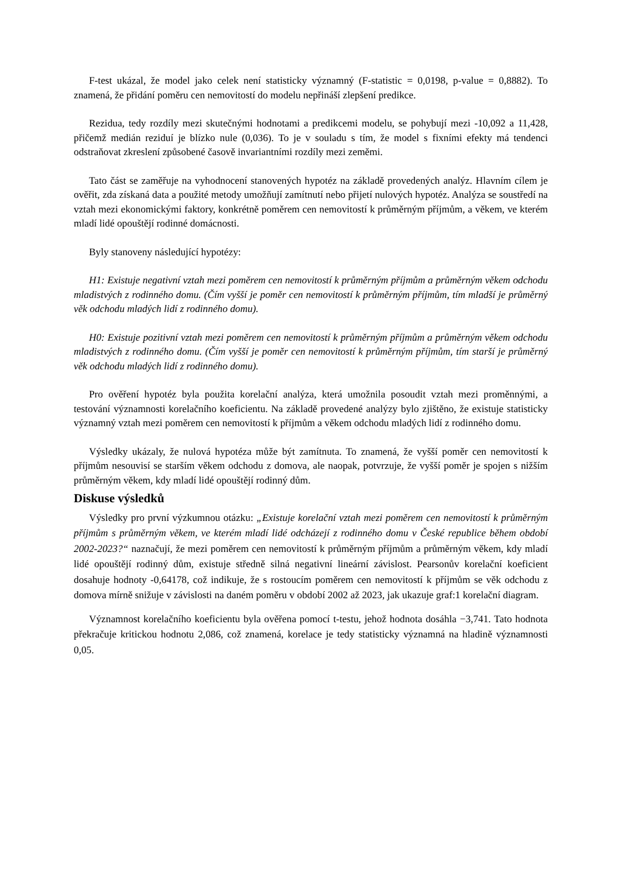F-test ukázal, že model jako celek není statisticky významný (F-statistic = 0,0198, p-value = 0,8882). To znamená, že přidání poměru cen nemovitostí do modelu nepřináší zlepšení predikce.
Rezidua, tedy rozdíly mezi skutečnými hodnotami a predikcemi modelu, se pohybují mezi -10,092 a 11,428, přičemž medián reziduí je blízko nule (0,036). To je v souladu s tím, že model s fixními efekty má tendenci odstraňovat zkreslení způsobené časově invariantními rozdíly mezi zeměmi.
Tato část se zaměřuje na vyhodnocení stanovených hypotéz na základě provedených analýz. Hlavním cílem je ověřit, zda získaná data a použité metody umožňují zamítnutí nebo přijetí nulových hypotéz. Analýza se soustředí na vztah mezi ekonomickými faktory, konkrétně poměrem cen nemovitostí k průměrným příjmům, a věkem, ve kterém mladí lidé opouštějí rodinné domácnosti.
Byly stanoveny následující hypotézy:
H1: Existuje negativní vztah mezi poměrem cen nemovitostí k průměrným příjmům a průměrným věkem odchodu mladistvých z rodinného domu. (Čím vyšší je poměr cen nemovitostí k průměrným příjmům, tím mladší je průměrný věk odchodu mladých lidí z rodinného domu).
H0: Existuje pozitivní vztah mezi poměrem cen nemovitostí k průměrným příjmům a průměrným věkem odchodu mladistvých z rodinného domu. (Čím vyšší je poměr cen nemovitostí k průměrným příjmům, tím starší je průměrný věk odchodu mladých lidí z rodinného domu).
Pro ověření hypotéz byla použita korelační analýza, která umožnila posoudit vztah mezi proměnnými, a testování významnosti korelačního koeficientu. Na základě provedené analýzy bylo zjištěno, že existuje statisticky významný vztah mezi poměrem cen nemovitostí k příjmům a věkem odchodu mladých lidí z rodinného domu.
Výsledky ukázaly, že nulová hypotéza může být zamítnuta. To znamená, že vyšší poměr cen nemovitostí k příjmům nesouvisí se starším věkem odchodu z domova, ale naopak, potvrzuje, že vyšší poměr je spojen s nižším průměrným věkem, kdy mladí lidé opouštějí rodinný dům.
Diskuse výsledků
Výsledky pro první výzkumnou otázku: „Existuje korelační vztah mezi poměrem cen nemovitostí k průměrným příjmům s průměrným věkem, ve kterém mladí lidé odcházejí z rodinného domu v České republice během období 2002-2023?“ naznačují, že mezi poměrem cen nemovitostí k průměrným příjmům a průměrným věkem, kdy mladí lidé opouštějí rodinný dům, existuje středně silná negativní lineární závislost. Pearsonův korelační koeficient dosahuje hodnoty -0,64178, což indikuje, že s rostoucím poměrem cen nemovitostí k příjmům se věk odchodu z domova mírně snižuje v závislosti na daném poměru v období 2002 až 2023, jak ukazuje graf:1 korelační diagram.
Významnost korelačního koeficientu byla ověřena pomocí t-testu, jehož hodnota dosáhla −3,741. Tato hodnota překračuje kritickou hodnotu 2,086, což znamená, korelace je tedy statisticky významná na hladině významnosti 0,05.